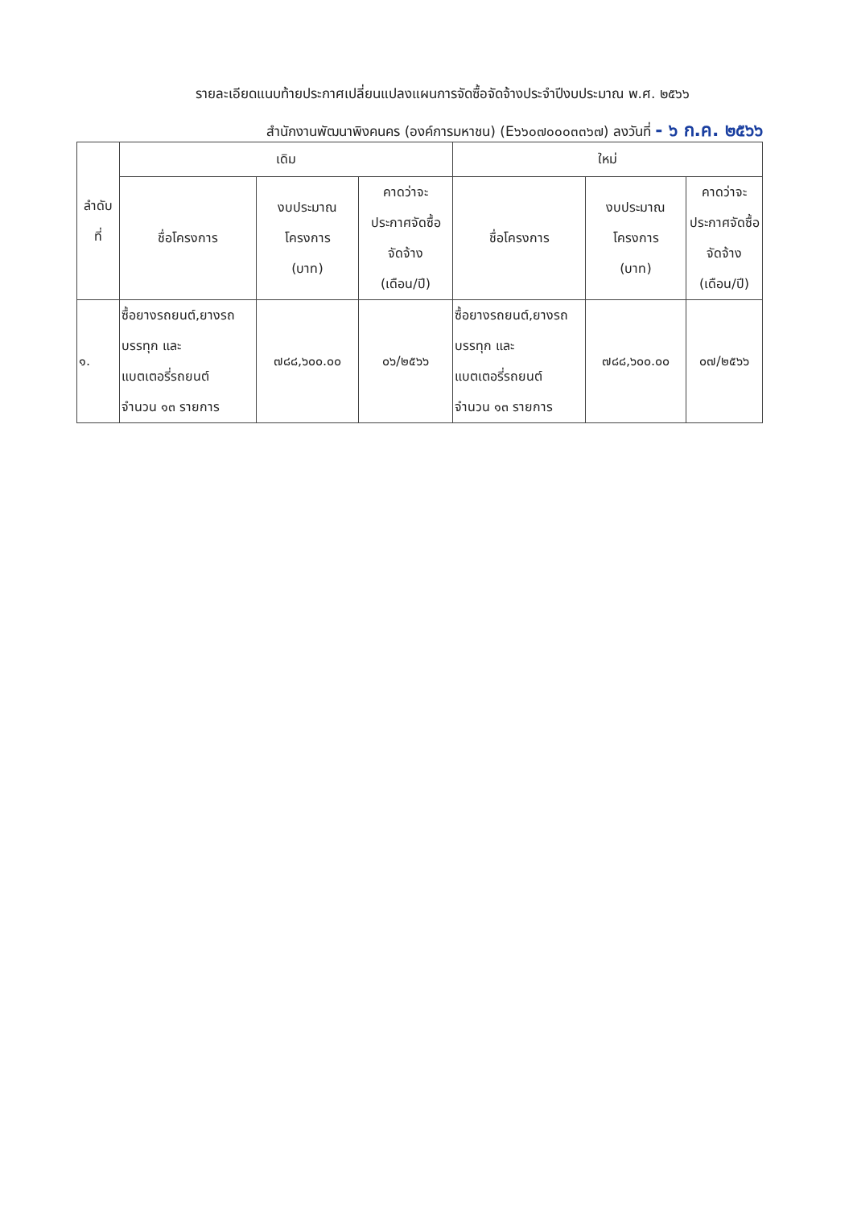รายละเอียดแนบท้ายประกาศเปลี่ยนแปลงแผนการจัดซื้อจัดจ้างประจำปีงบประมาณ พ.ศ. ๒๕๖๖
สำนักงานพัฒนาพิงคนคร (องค์การมหาชน) (E๖๖๐๗๐๐๐๓๓๖๗) ลงวันที่ - ๖ ก.ค. ๒๕๖๖
| ลำดับ ที่ | เดิม | | | ใหม่ | | |
| --- | --- | --- | --- | --- | --- | --- |
| | ชื่อโครงการ | งบประมาณ โครงการ (บาท) | คาดว่าจะ ประกาศจัดซื้อ จัดจ้าง (เดือน/ปี) | ชื่อโครงการ | งบประมาณ โครงการ (บาท) | คาดว่าจะ ประกาศจัดซื้อ จัดจ้าง (เดือน/ปี) |
| ๑. | ซื้อยางรถยนต์,ยางรถ บรรทุก และ แบตเตอรี่รถยนต์ จำนวน ๑๓ รายการ | ๗๘๘,๖๐๐.๐๐ | ๐๖/๒๕๖๖ | ซื้อยางรถยนต์,ยางรถ บรรทุก และ แบตเตอรี่รถยนต์ จำนวน ๑๓ รายการ | ๗๘๘,๖๐๐.๐๐ | ๐๗/๒๕๖๖ |